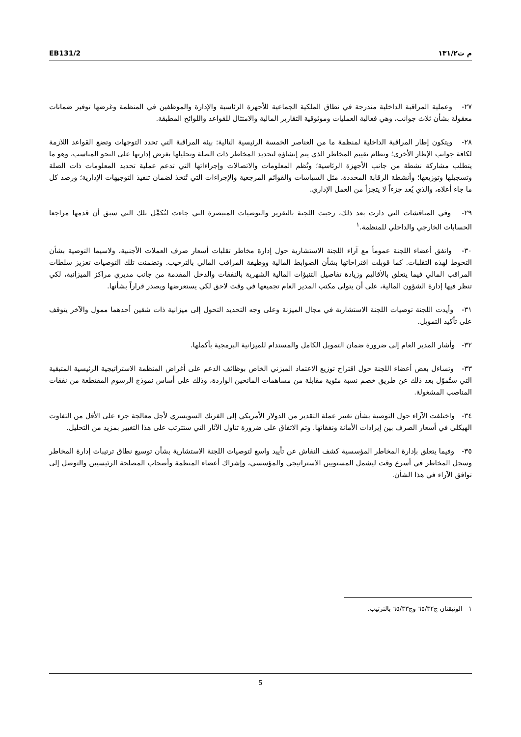EB131/2 م ت١٣١/٢
٢٧- وعملية المراقبة الداخلية مندرجة في نطاق الملكية الجماعية للأجهزة الرئاسية والإدارة والموظفين في المنظمة وغرضها توفير ضمانات معقولة بشأن ثلاث جوانب، وهي فعالية العمليات وموثوقية التقارير المالية والامتثال للقواعد واللوائح المطبقة.
٢٨- ويتكون إطار المراقبة الداخلية لمنظمة ما من العناصر الخمسة الرئيسية التالية: بيئة المراقبة التي تحدد التوجهات وتضع القواعد اللازمة لكافة جوانب الإطار الأخرى؛ ونظام تقييم المخاطر الذي يتم إنشاؤه لتحديد المخاطر ذات الصلة وتحليلها بغرض إدارتها على النحو المناسب، وهو ما يتطلب مشاركة نشطة من جانب الأجهزة الرئاسية؛ ونُظم المعلومات والاتصالات وإجراءاتها التي تدعم عملية تحديد المعلومات ذات الصلة وتسجيلها وتوزيعها؛ وأنشطة الرقابة المحددة، مثل السياسات والقوائم المرجعية والإجراءات التي تُتخذ لضمان تنفيذ التوجيهات الإدارية؛ ورصد كل ما جاء أعلاه، والذي يُعد جزءاً لا يتجزأ من العمل الإداري.
٢٩- وفي المناقشات التي دارت بعد ذلك، رحبت اللجنة بالتقرير والتوصيات المتبصرة التي جاءت لتُكمِّل تلك التي سبق أن قدمها مراجعا الحسابات الخارجي والداخلي للمنظمة.<sup>١</sup>
٣٠- واتفق أعضاء اللجنة عموماً مع آراء اللجنة الاستشارية حول إدارة مخاطر تقلبات أسعار صرف العملات الأجنبية، ولاسيما التوصية بشأن التحوط لهذه التقلبات. كما قوبلت اقتراحاتها بشأن الضوابط المالية ووظيفة المراقب المالي بالترحيب. وتضمنت تلك التوصيات تعزيز سلطات المراقب المالي فيما يتعلق بالأقاليم وزيادة تفاصيل التنبؤات المالية الشهرية بالنفقات والدخل المقدمة من جانب مديري مراكز الميزانية، لكي تنظر فيها إدارة الشؤون المالية، على أن يتولى مكتب المدير العام تجميعها في وقت لاحق لكي يستعرضها ويصدر قراراً بشأنها.
٣١- وأيدت اللجنة توصيات اللجنة الاستشارية في مجال الميزنة وعلى وجه التحديد التحول إلى ميزانية ذات شقين أحدهما ممول والآخر يتوقف على تأكيد التمويل.
٣٢- وأشار المدير العام إلى ضرورة ضمان التمويل الكامل والمستدام للميزانية البرمجية بأكملها.
٣٣- وتساءل بعض أعضاء اللجنة حول اقتراح توزيع الاعتماد الميزني الخاص بوظائف الدعم على أغراض المنظمة الاستراتيجية الرئيسية المتبقية التي ستُموّل بعد ذلك عن طريق خصم نسبة مئوية مقابلة من مساهمات المانحين الواردة، وذلك على أساس نموذج الرسوم المقتطعة من نفقات المناصب المشغولة.
٣٤- واختلفت الآراء حول التوصية بشأن تغيير عملة التقدير من الدولار الأمريكي إلى الفرنك السويسري لأجل معالجة جزء على الأقل من التفاوت الهيكلي في أسعار الصرف بين إيرادات الأمانة ونفقاتها. وتم الاتفاق على ضرورة تناول الآثار التي ستترتب على هذا التغيير بمزيد من التحليل.
٣٥- وفيما يتعلق بإدارة المخاطر المؤسسية كشف النقاش عن تأييد واسع لتوصيات اللجنة الاستشارية بشأن توسيع نطاق ترتيبات إدارة المخاطر وسجل المخاطر في أسرع وقت ليشمل المستويين الاستراتيجي والمؤسسي، وإشراك أعضاء المنظمة وأصحاب المصلحة الرئيسيين والتوصل إلى توافق الآراء في هذا الشأن.
١ الوثيقتان ج٦٥/٣٢ وج٦٥/٣٣ بالترتيب.
5